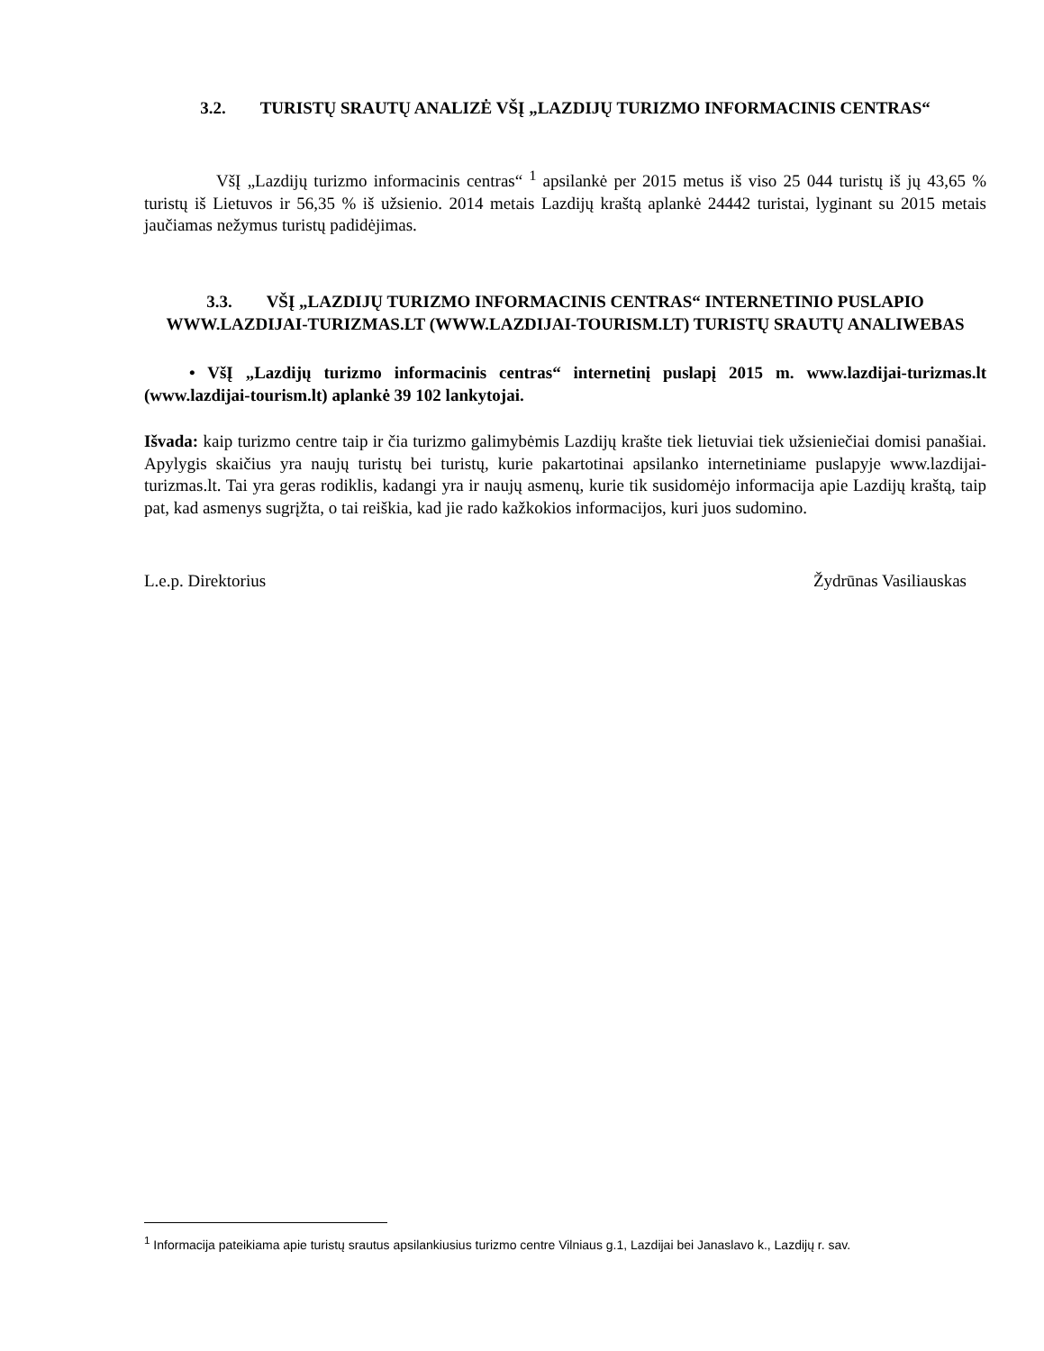3.2. TURISTŲ SRAUTŲ ANALIZĖ VŠĮ „LAZDIJŲ TURIZMO INFORMACINIS CENTRAS“
VšĮ „Lazdijų turizmo informacinis centras“ <sup>1</sup> apsilankė per 2015 metus iš viso 25 044 turistų iš jų 43,65 % turistų iš Lietuvos ir 56,35 % iš užsienio. 2014 metais Lazdijų kraštą aplankė 24442 turistai, lyginant su 2015 metais jaučiamas nežymus turistų padidėjimas.
3.3. VŠĮ „LAZDIJŲ TURIZMO INFORMACINIS CENTRAS“ INTERNETINIO PUSLAPIO WWW.LAZDIJAI-TURIZMAS.LT (WWW.LAZDIJAI-TOURISM.LT) TURISTŲ SRAUTŲ ANALIWEBAS
• VšĮ „Lazdijų turizmo informacinis centras“ internetinį puslapį 2015 m. www.lazdijai-turizmas.lt (www.lazdijai-tourism.lt) aplankė 39 102 lankytojai.
Išvada: kaip turizmo centre taip ir čia turizmo galimybėmis Lazdijų krašte tiek lietuviai tiek užsieniečiai domisi panašiai. Apylygis skaičius yra naujų turistų bei turistų, kurie pakartotinai apsilanko internetiniame puslapyje www.lazdijai-turizmas.lt. Tai yra geras rodiklis, kadangi yra ir naujų asmenų, kurie tik susidomėjo informacija apie Lazdijų kraštą, taip pat, kad asmenys sugrįžta, o tai reiškia, kad jie rado kažkokios informacijos, kuri juos sudomino.
L.e.p. Direktorius Žydrūnas Vasiliauskas
<sup>1</sup> Informacija pateikiama apie turistų srautus apsilankiusius turizmo centre Vilniaus g.1, Lazdijai bei Janaslavo k., Lazdijų r. sav.